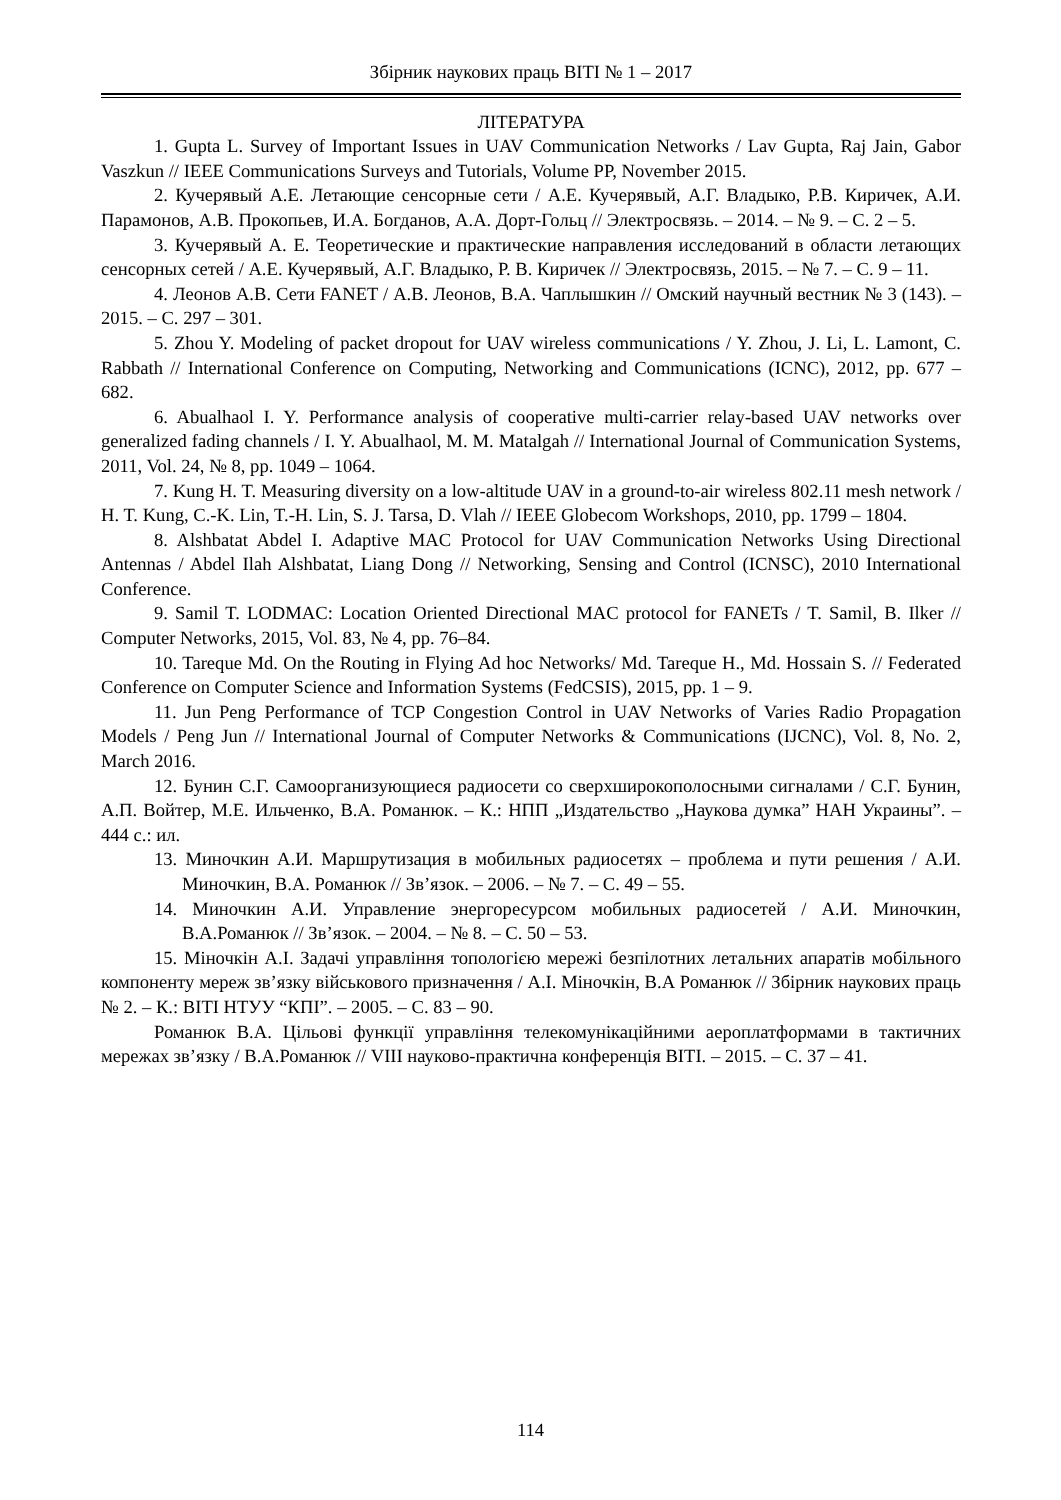Збірник наукових праць ВІТІ № 1 – 2017
ЛІТЕРАТУРА
1. Gupta L. Survey of Important Issues in UAV Communication Networks / Lav Gupta, Raj Jain, Gabor Vaszkun // IEEE Communications Surveys and Tutorials, Volume PP, November 2015.
2. Кучерявый А.Е. Летающие сенсорные сети / А.Е. Кучерявый, А.Г. Владыко, Р.В. Киричек, А.И. Парамонов, А.В. Прокопьев, И.А. Богданов, А.А. Дорт-Гольц // Электросвязь. – 2014. – № 9. – С. 2 – 5.
3. Кучерявый А. Е. Теоретические и практические направления исследований в области летающих сенсорных сетей / А.Е. Кучерявый, А.Г. Владыко, Р. В. Киричек // Электросвязь, 2015. – № 7. – С. 9 – 11.
4. Леонов А.В. Сети FANET / А.В. Леонов, В.А. Чаплышкин // Омский научный вестник № 3 (143). – 2015. – С. 297 – 301.
5. Zhou Y. Modeling of packet dropout for UAV wireless communications / Y. Zhou, J. Li, L. Lamont, C. Rabbath // International Conference on Computing, Networking and Communications (ICNC), 2012, pp. 677 – 682.
6. Abualhaol I. Y. Performance analysis of cooperative multi-carrier relay-based UAV networks over generalized fading channels / I. Y. Abualhaol, M. M. Matalgah // International Journal of Communication Systems, 2011, Vol. 24, № 8, pp. 1049 – 1064.
7. Kung H. T. Measuring diversity on a low-altitude UAV in a ground-to-air wireless 802.11 mesh network / H. T. Kung, C.-K. Lin, T.-H. Lin, S. J. Tarsa, D. Vlah // IEEE Globecom Workshops, 2010, pp. 1799 – 1804.
8. Alshbatat Abdel I. Adaptive MAC Protocol for UAV Communication Networks Using Directional Antennas / Abdel Ilah Alshbatat, Liang Dong // Networking, Sensing and Control (ICNSC), 2010 International Conference.
9. Samil T. LODMAC: Location Oriented Directional MAC protocol for FANETs / T. Samil, B. Ilker // Computer Networks, 2015, Vol. 83, № 4, pp. 76–84.
10. Tareque Md. On the Routing in Flying Ad hoc Networks/ Md. Tareque H., Md. Hossain S. // Federated Conference on Computer Science and Information Systems (FedCSIS), 2015, pp. 1 – 9.
11. Jun Peng Performance of TCP Congestion Control in UAV Networks of Varies Radio Propagation Models / Peng Jun // International Journal of Computer Networks & Communications (IJCNC), Vol. 8, No. 2, March 2016.
12. Бунин С.Г. Самоорганизующиеся радиосети со сверхширокополосными сигналами / С.Г. Бунин, А.П. Войтер, М.Е. Ильченко, В.А. Романюк. – К.: НПП „Издательство „Наукова думка” НАН Украины”. – 444 с.: ил.
13. Миночкин А.И. Маршрутизация в мобильных радиосетях – проблема и пути решения / А.И. Миночкин, В.А. Романюк // Зв’язок. – 2006. – № 7. – С. 49 – 55.
14. Миночкин А.И. Управление энергоресурсом мобильных радиосетей / А.И. Миночкин, В.А.Романюк // Зв’язок. – 2004. – № 8. – С. 50 – 53.
15. Міночкін А.І. Задачі управління топологією мережі безпілотних летальних апаратів мобільного компоненту мереж зв’язку військового призначення / А.І. Міночкін, В.А Романюк // Збірник наукових праць № 2. – К.: ВІТІ НТУУ “КПІ”. – 2005. – С. 83 – 90.
Романюк В.А. Цільові функції управління телекомунікаційними аероплатформами в тактичних мережах зв’язку / В.А.Романюк // VIII науково-практична конференція ВІТІ. – 2015. – С. 37 – 41.
114